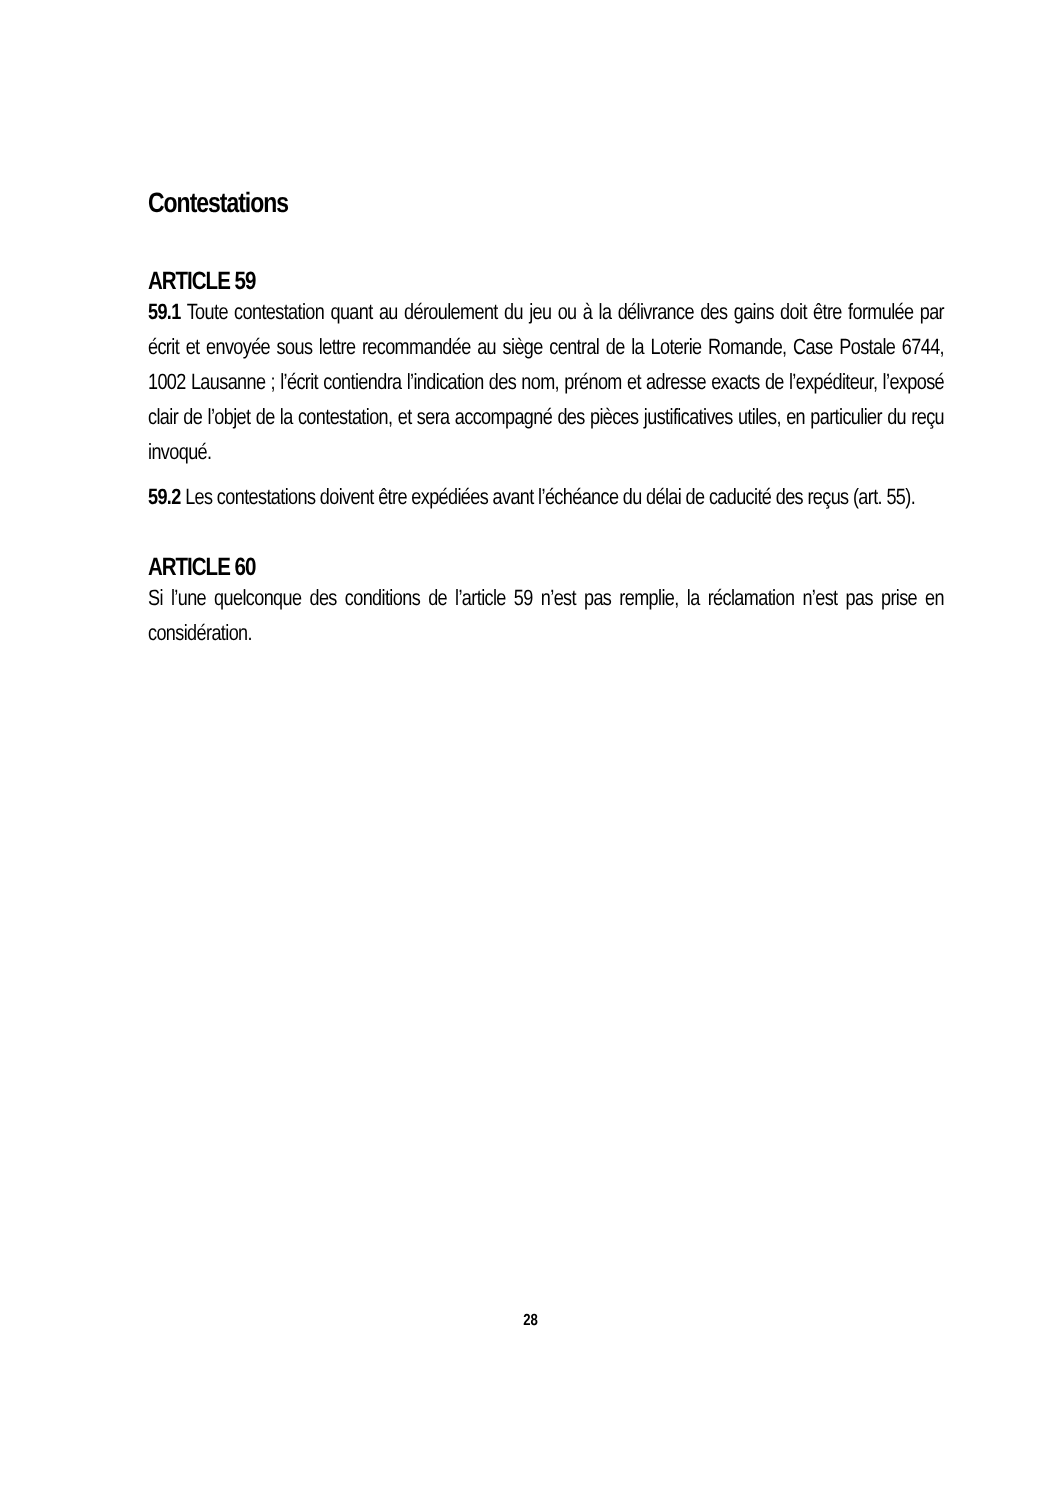Contestations
ARTICLE 59
59.1 Toute contestation quant au déroulement du jeu ou à la délivrance des gains doit être formulée par écrit et envoyée sous lettre recommandée au siège central de la Loterie Romande, Case Postale 6744, 1002 Lausanne ; l’écrit contiendra l’indication des nom, prénom et adresse exacts de l’expéditeur, l’exposé clair de l’objet de la contestation, et sera accompagné des pièces justificatives utiles, en particulier du reçu invoqué.
59.2 Les contestations doivent être expédiées avant l’échéance du délai de caducité des reçus (art. 55).
ARTICLE 60
Si l’une quelconque des conditions de l’article 59 n’est pas remplie, la réclamation n’est pas prise en considération.
28